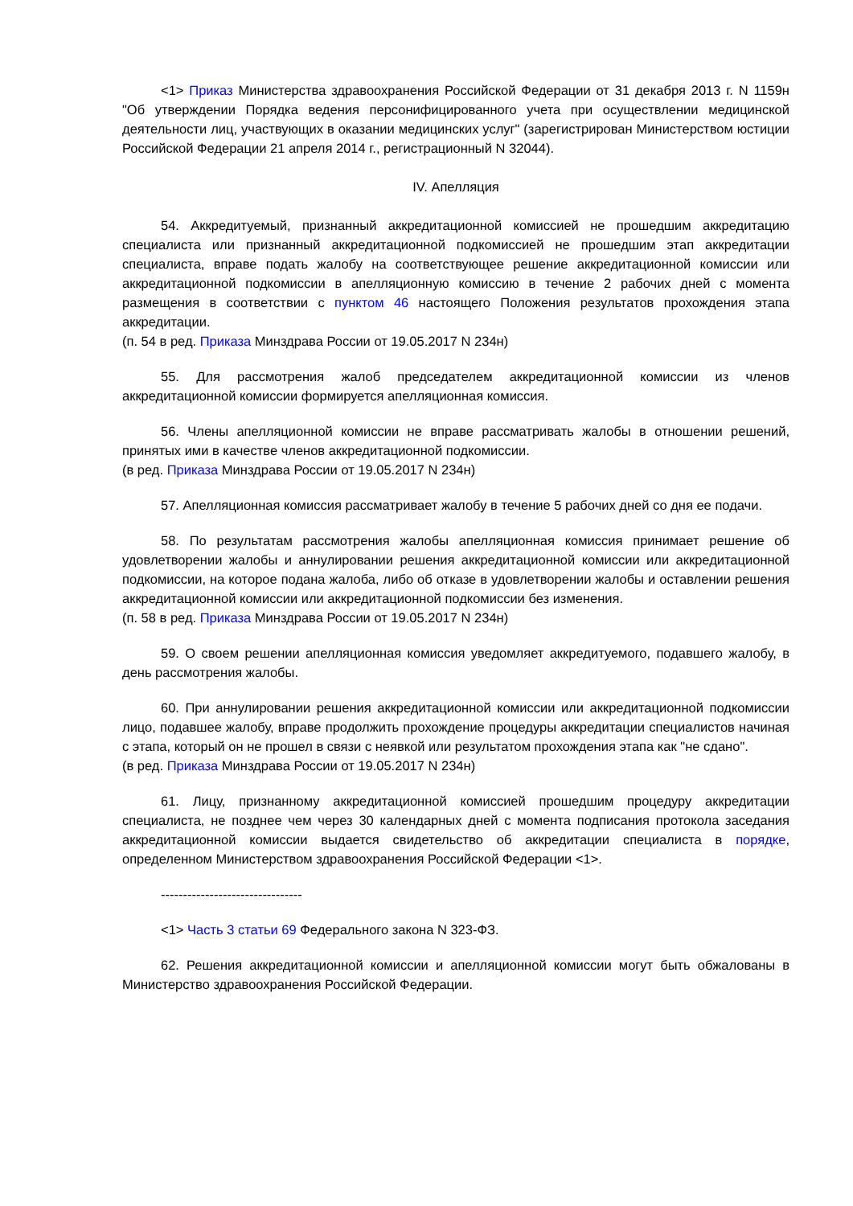<1> Приказ Министерства здравоохранения Российской Федерации от 31 декабря 2013 г. N 1159н "Об утверждении Порядка ведения персонифицированного учета при осуществлении медицинской деятельности лиц, участвующих в оказании медицинских услуг" (зарегистрирован Министерством юстиции Российской Федерации 21 апреля 2014 г., регистрационный N 32044).
IV. Апелляция
54. Аккредитуемый, признанный аккредитационной комиссией не прошедшим аккредитацию специалиста или признанный аккредитационной подкомиссией не прошедшим этап аккредитации специалиста, вправе подать жалобу на соответствующее решение аккредитационной комиссии или аккредитационной подкомиссии в апелляционную комиссию в течение 2 рабочих дней с момента размещения в соответствии с пунктом 46 настоящего Положения результатов прохождения этапа аккредитации.
(п. 54 в ред. Приказа Минздрава России от 19.05.2017 N 234н)
55. Для рассмотрения жалоб председателем аккредитационной комиссии из членов аккредитационной комиссии формируется апелляционная комиссия.
56. Члены апелляционной комиссии не вправе рассматривать жалобы в отношении решений, принятых ими в качестве членов аккредитационной подкомиссии.
(в ред. Приказа Минздрава России от 19.05.2017 N 234н)
57. Апелляционная комиссия рассматривает жалобу в течение 5 рабочих дней со дня ее подачи.
58. По результатам рассмотрения жалобы апелляционная комиссия принимает решение об удовлетворении жалобы и аннулировании решения аккредитационной комиссии или аккредитационной подкомиссии, на которое подана жалоба, либо об отказе в удовлетворении жалобы и оставлении решения аккредитационной комиссии или аккредитационной подкомиссии без изменения.
(п. 58 в ред. Приказа Минздрава России от 19.05.2017 N 234н)
59. О своем решении апелляционная комиссия уведомляет аккредитуемого, подавшего жалобу, в день рассмотрения жалобы.
60. При аннулировании решения аккредитационной комиссии или аккредитационной подкомиссии лицо, подавшее жалобу, вправе продолжить прохождение процедуры аккредитации специалистов начиная с этапа, который он не прошел в связи с неявкой или результатом прохождения этапа как "не сдано".
(в ред. Приказа Минздрава России от 19.05.2017 N 234н)
61. Лицу, признанному аккредитационной комиссией прошедшим процедуру аккредитации специалиста, не позднее чем через 30 календарных дней с момента подписания протокола заседания аккредитационной комиссии выдается свидетельство об аккредитации специалиста в порядке, определенном Министерством здравоохранения Российской Федерации <1>.
--------------------------------
<1> Часть 3 статьи 69 Федерального закона N 323-ФЗ.
62. Решения аккредитационной комиссии и апелляционной комиссии могут быть обжалованы в Министерство здравоохранения Российской Федерации.